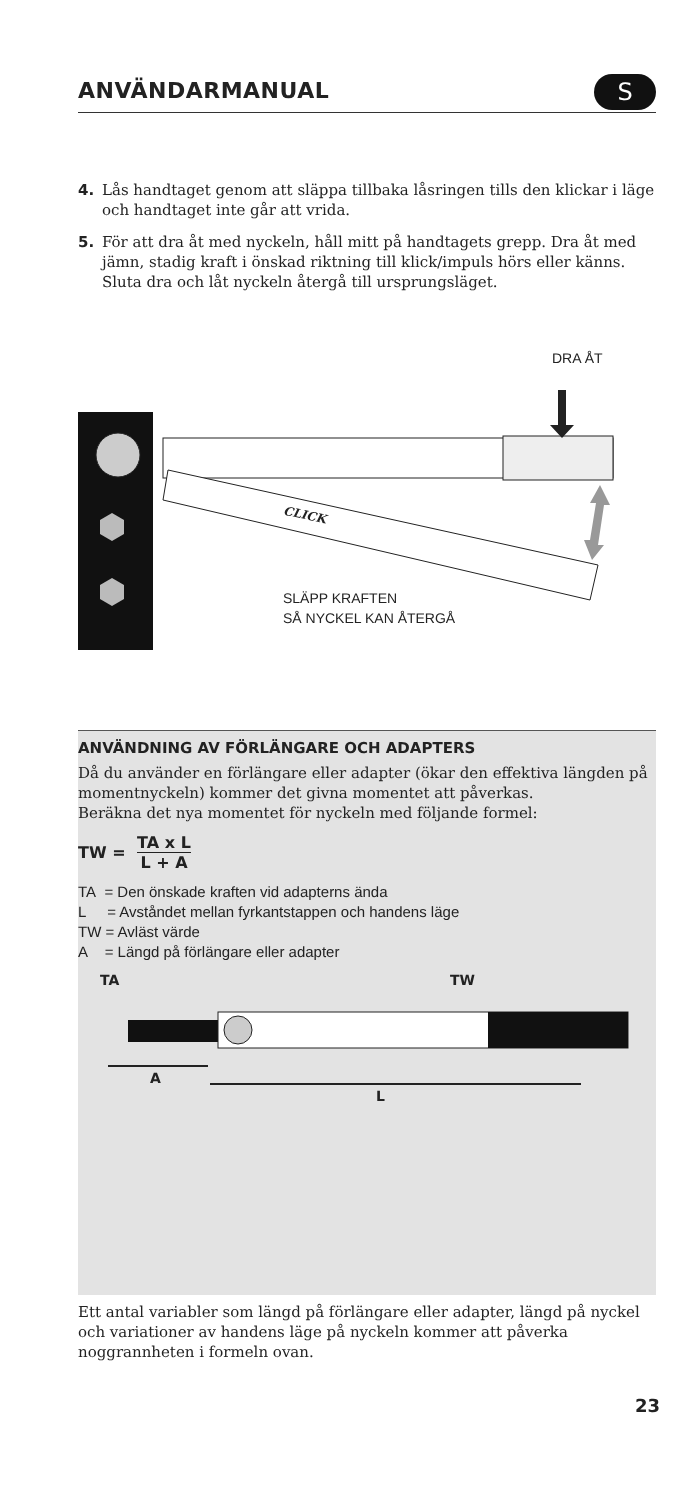ANVÄNDARMANUAL
S
4. Lås handtaget genom att släppa tillbaka låsringen tills den klickar i läge och handtaget inte går att vrida.
5. För att dra åt med nyckeln, håll mitt på handtagets grepp. Dra åt med jämn, stadig kraft i önskad riktning till klick/impuls hörs eller känns. Sluta dra och låt nyckeln återgå till ursprungsläget.
DRA ÅT
CLICK
SLÄPP KRAFTEN
SÅ NYCKEL KAN ÅTERGÅ
ANVÄNDNING AV FÖRLÄNGARE OCH ADAPTERS
Då du använder en förlängare eller adapter (ökar den effektiva längden på momentnyckeln) kommer det givna momentet att påverkas.
Beräkna det nya momentet för nyckeln med följande formel:
TW = TA x L L + A
TA = Den önskade kraften vid adapterns ända
L = Avståndet mellan fyrkantstappen och handens läge
TW = Avläst värde
A = Längd på förlängare eller adapter
TA TW
A
L
Ett antal variabler som längd på förlängare eller adapter, längd på nyckel och variationer av handens läge på nyckeln kommer att påverka noggrannheten i formeln ovan.
23